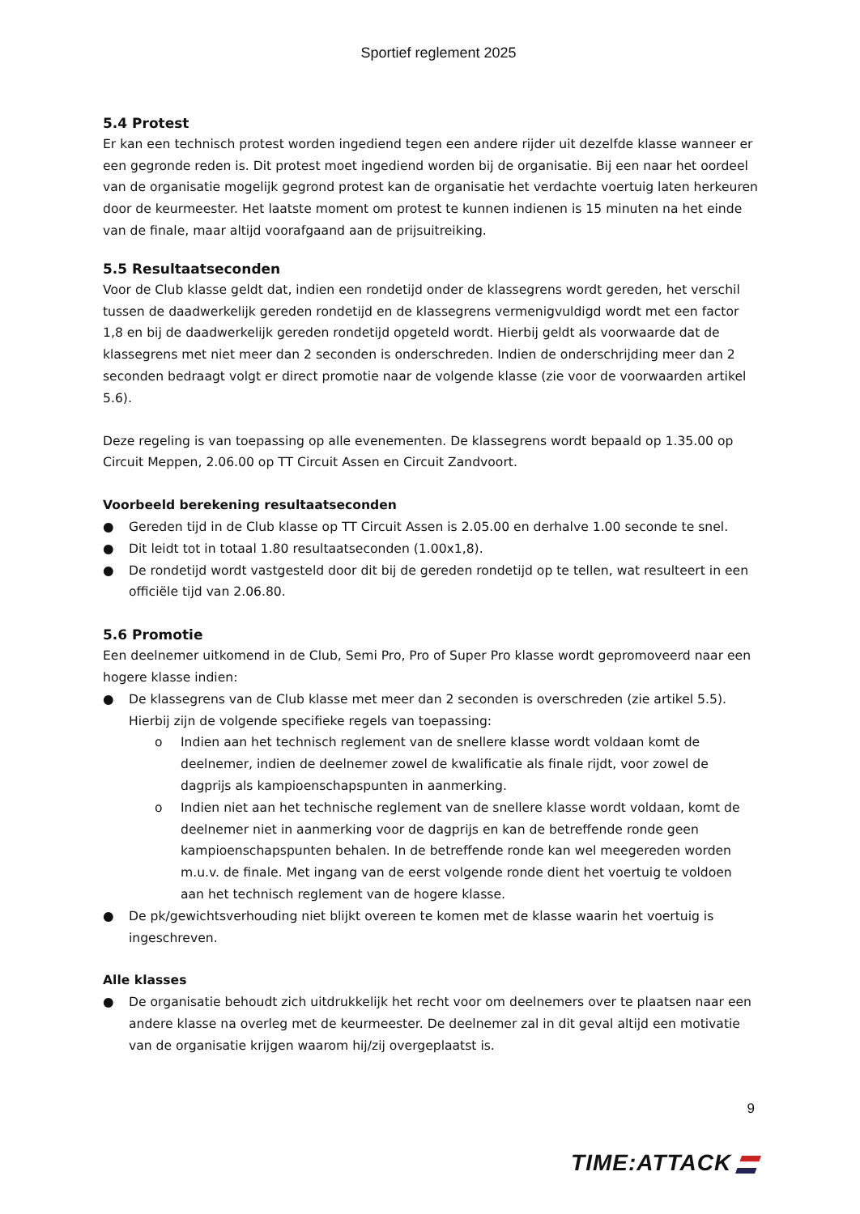Sportief reglement 2025
5.4 Protest
Er kan een technisch protest worden ingediend tegen een andere rijder uit dezelfde klasse wanneer er een gegronde reden is. Dit protest moet ingediend worden bij de organisatie. Bij een naar het oordeel van de organisatie mogelijk gegrond protest kan de organisatie het verdachte voertuig laten herkeuren door de keurmeester. Het laatste moment om protest te kunnen indienen is 15 minuten na het einde van de finale, maar altijd voorafgaand aan de prijsuitreiking.
5.5 Resultaatseconden
Voor de Club klasse geldt dat, indien een rondetijd onder de klassegrens wordt gereden, het verschil tussen de daadwerkelijk gereden rondetijd en de klassegrens vermenigvuldigd wordt met een factor 1,8 en bij de daadwerkelijk gereden rondetijd opgeteld wordt. Hierbij geldt als voorwaarde dat de klassegrens met niet meer dan 2 seconden is onderschreden. Indien de onderschrijding meer dan 2 seconden bedraagt volgt er direct promotie naar de volgende klasse (zie voor de voorwaarden artikel 5.6).
Deze regeling is van toepassing op alle evenementen. De klassegrens wordt bepaald op 1.35.00 op Circuit Meppen, 2.06.00 op TT Circuit Assen en Circuit Zandvoort.
Voorbeeld berekening resultaatseconden
● Gereden tijd in de Club klasse op TT Circuit Assen is 2.05.00 en derhalve 1.00 seconde te snel.
● Dit leidt tot in totaal 1.80 resultaatseconden (1.00x1,8).
● De rondetijd wordt vastgesteld door dit bij de gereden rondetijd op te tellen, wat resulteert in een officiële tijd van 2.06.80.
5.6 Promotie
Een deelnemer uitkomend in de Club, Semi Pro, Pro of Super Pro klasse wordt gepromoveerd naar een hogere klasse indien:
● De klassegrens van de Club klasse met meer dan 2 seconden is overschreden (zie artikel 5.5). Hierbij zijn de volgende specifieke regels van toepassing:
o Indien aan het technisch reglement van de snellere klasse wordt voldaan komt de deelnemer, indien de deelnemer zowel de kwalificatie als finale rijdt, voor zowel de dagprijs als kampioenschapspunten in aanmerking.
o Indien niet aan het technische reglement van de snellere klasse wordt voldaan, komt de deelnemer niet in aanmerking voor de dagprijs en kan de betreffende ronde geen kampioenschapspunten behalen. In de betreffende ronde kan wel meegereden worden m.u.v. de finale. Met ingang van de eerst volgende ronde dient het voertuig te voldoen aan het technisch reglement van de hogere klasse.
● De pk/gewichtsverhouding niet blijkt overeen te komen met de klasse waarin het voertuig is ingeschreven.
Alle klasses
● De organisatie behoudt zich uitdrukkelijk het recht voor om deelnemers over te plaatsen naar een andere klasse na overleg met de keurmeester. De deelnemer zal in dit geval altijd een motivatie van de organisatie krijgen waarom hij/zij overgeplaatst is.
9
TIME:ATTACK